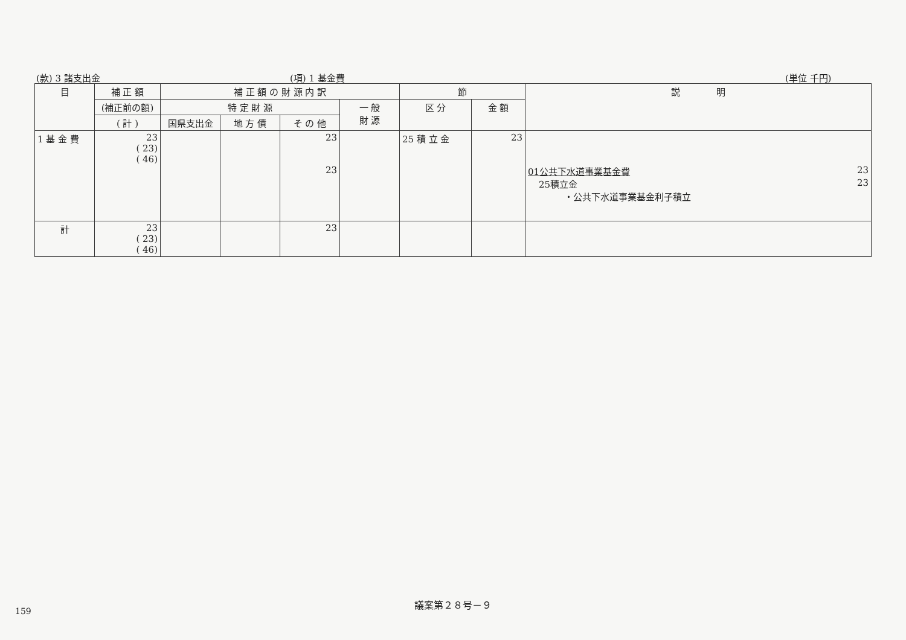(款) 3 諸支出金 (項) 1 基金費 (単位 千円)
| 目 | 補 正 額 | 補 正 額 の 財 源 内 訳 | | | | 節 | | 説 明 |
| --- | --- | --- | --- | --- | --- | --- | --- | --- |
| | (補正前の額) | 特 定 財 源 | | | 一 般 財 源 | 区 分 | 金 額 | |
| | ( 計 ) | 国県支出金 | 地 方 債 | そ の 他 | | | | |
| 1 基 金 費 | 23 ( 23) ( 46) | | | 23 23 | | 25 積 立 金 | 23 | 01公共下水道事業基金費 23 25積立金 23 ・公共下水道事業基金利子積立 |
| 計 | 23 ( 23) ( 46) | | | 23 | | | | |
議案第２８号－９
159